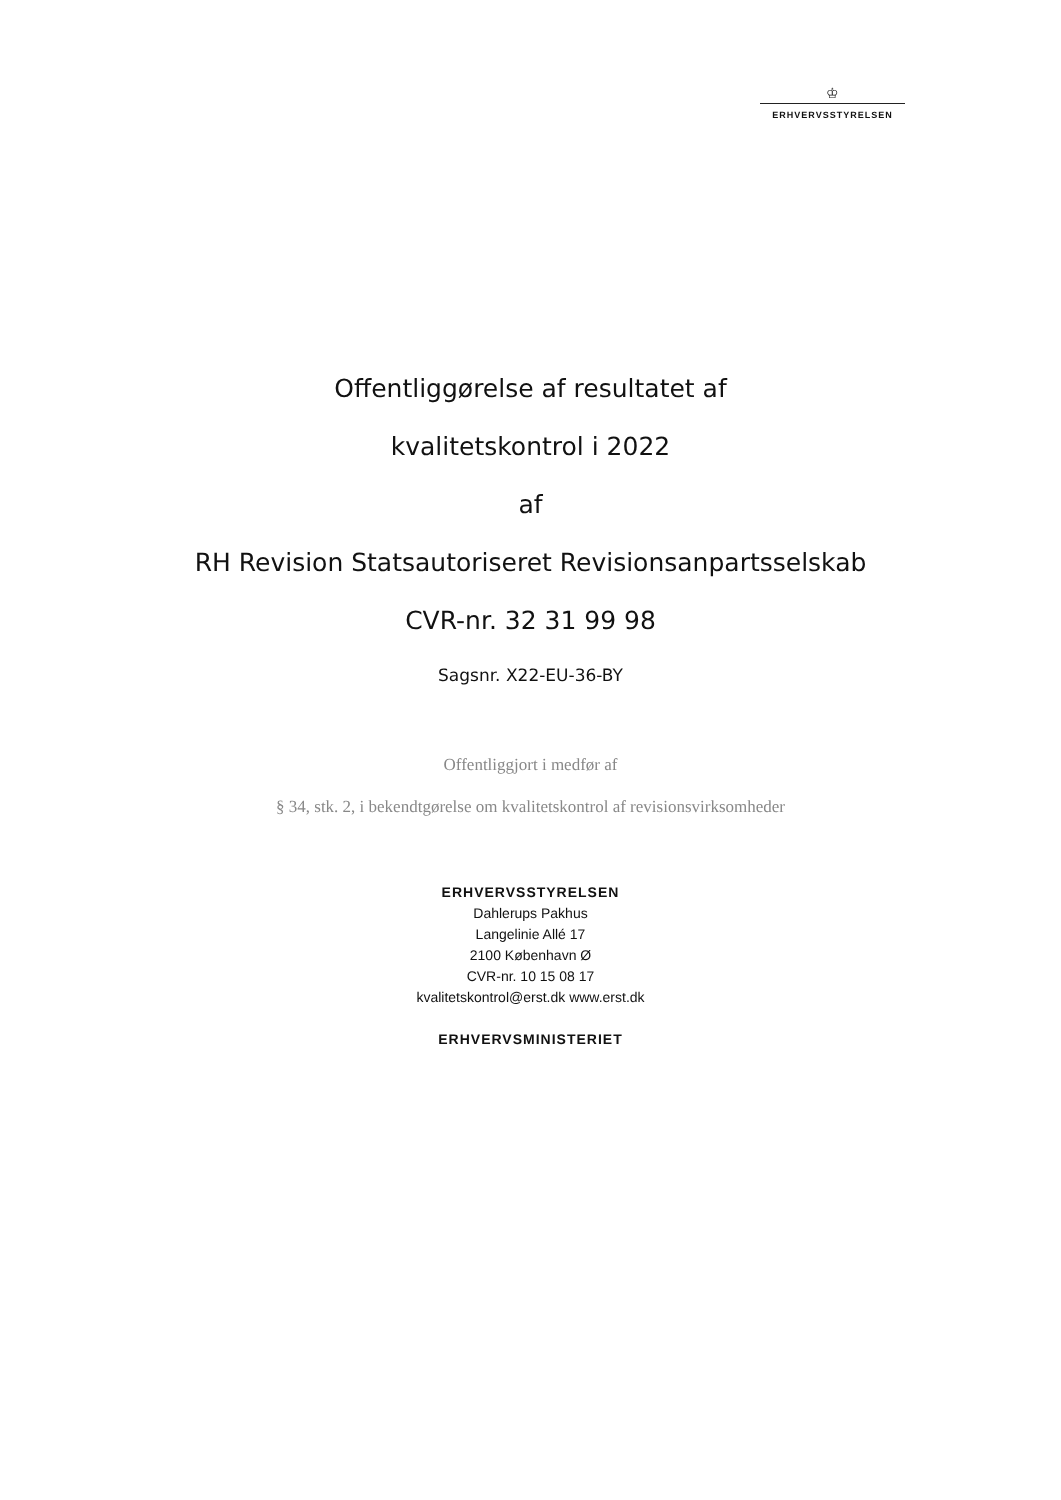♔
ERHVERVSSTYRELSEN
Offentliggørelse af resultatet af
kvalitetskontrol i 2022
af
RH Revision Statsautoriseret Revisionsanpartsselskab
CVR-nr. 32 31 99 98
Sagsnr. X22-EU-36-BY
Offentliggjort i medfør af
§ 34, stk. 2, i bekendtgørelse om kvalitetskontrol af revisionsvirksomheder
ERHVERVSSTYRELSEN
Dahlerups Pakhus
Langelinie Allé 17
2100 København Ø
CVR-nr. 10 15 08 17
kvalitetskontrol@erst.dk www.erst.dk
ERHVERVSMINISTERIET